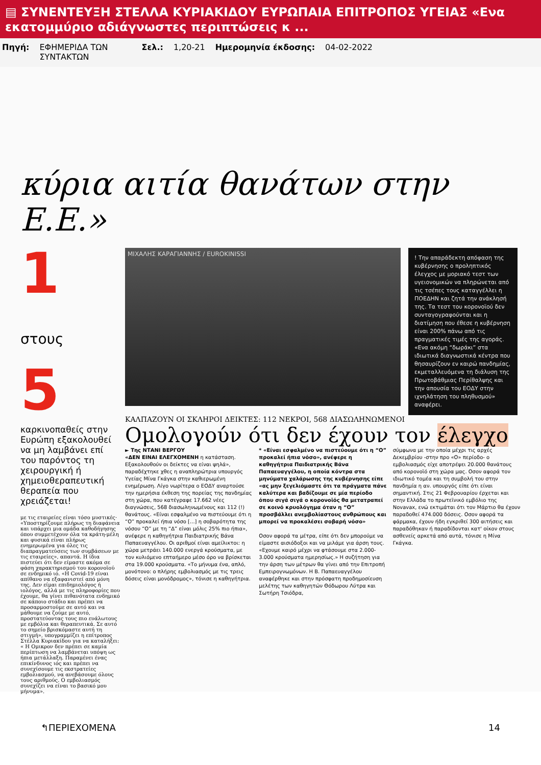▤ ΣΥΝΕΝΤΕΥΞΗ ΣΤΕΛΛΑ ΚΥΡΙΑΚΙΔΟΥ ΕΥΡΩΠΑΙΑ ΕΠΙΤΡΟΠΟΣ ΥΓΕΙΑΣ «Ενα εκατομμύριο αδιάγνωστες περιπτώσεις κ ...
Πηγή: ΕΦΗΜΕΡΙΔΑ ΤΩΝ ΣΥΝΤΑΚΤΩΝ
Σελ.: 1,20-21 Ημερομηνία έκδοσης: 04-02-2022
κύρια αιτία θανάτων στην Ε.Ε.»
1 στους 5
καρκινοπαθείς στην Ευρώπη εξακολουθεί να μη λαμβάνει επί του παρόντος τη χειρουργική ή χημειοθεραπευτική θεραπεία που χρειάζεται!
με τις εταιρείες είναι τόσο μυστικές· «Υποστηρίζουμε πλήρως τη διαφάνεια και υπάρχει μια ομάδα καθοδήγησης όπου συμμετέχουν όλα τα κράτη-μέλη και φυσικά είναι πλήρως ενημερωμένα για όλες τις διαπραγματεύσεις των συμβάσεων με τις εταιρείες», απαντά. Η ίδια πιστεύει ότι δεν είμαστε ακόμα σε φάση χαρακτηρισμού του κορονοϊού σε ενδημικό ιό. «Η Covid-19 είναι απίθανο να εξαφανιστεί από μόνη της. Δεν είμαι επιδημιολόγος ή ιολόγος, αλλά με τις πληροφορίες που έχουμε, θα γίνει πιθανότατα ενδημικό σε κάποιο στάδιο και πρέπει να προσαρμοστούμε σε αυτό και να μάθουμε να ζούμε με αυτό, προστατεύοντας τους πιο ευάλωτους με εμβόλια και θεραπευτικά. Σε αυτό το σημείο βρισκόμαστε αυτή τη στιγμή», υπογραμμίζει η επίτροπος Στέλλα Κυριακίδου για να καταλήξει: « Η Ομικρον δεν πρέπει σε καμία περίπτωση να λαμβάνεται υπόψη ως ήπια μετάλλαξη. Παραμένει ένας επικίνδυνος ιός και πρέπει να συνεχίσουμε τις εκστρατείες εμβολιασμού, να ανεβάσουμε όλους τους αριθμούς. Ο εμβολιασμός συνεχίζει να είναι το βασικό μου μήνυμα».
ΜΙΧΑΛΗΣ ΚΑΡΑΓΙΑΝΝΗΣ / EUROKINISSI
! Την απαράδεκτη απόφαση της κυβέρνησης ο προληπτικός έλεγχος με μοριακό τεστ των υγειονομικών να πληρώνεται από τις τσέπες τους καταγγέλλει η ΠΟΕΔΗΝ και ζητά την ανάκλησή της. Τα τεστ του κορονοϊού δεν συνταγογραφούνται και η διατίμηση που έθεσε η κυβέρνηση είναι 200% πάνω από τις πραγματικές τιμές της αγοράς. «Ενα ακόμη “δωράκι” στα ιδιωτικά διαγνωστικά κέντρα που θησαυρίζουν εν καιρώ πανδημίας, εκμεταλλευόμενα τη διάλυση της Πρωτοβάθμιας Περίθαλψης και την απουσία του ΕΟΔΥ στην ιχνηλάτηση του πληθυσμού» αναφέρει.
ΚΑΛΠΑΖΟΥΝ ΟΙ ΣΚΛΗΡΟΙ ΔΕΙΚΤΕΣ: 112 ΝΕΚΡΟΙ, 568 ΔΙΑΣΩΛΗΝΩΜΕΝΟΙ
Ομολογούν ότι δεν έχουν τον έλεγχο
► Της ΝΤΑΝΙ ΒΕΡΓΟΥ
«ΔΕΝ ΕΙΝΑΙ ΕΛΕΓΧΟΜΕΝΗ η κατάσταση. Εξακολουθούν οι δείκτες να είναι ψηλά», παραδέχτηκε χθες η αναπληρώτρια υπουργός Υγείας Μίνα Γκάγκα στην καθιερωμένη ενημέρωση. Λίγο νωρίτερα ο ΕΟΔΥ αναρτούσε την ημερήσια έκθεση της πορείας της πανδημίας στη χώρα, που κατέγραφε 17.662 νέες διαγνώσεις, 568 διασωληνωμένους και 112 (!) θανάτους. «Είναι εσφαλμένο να πιστεύουμε ότι η “Ο” προκαλεί ήπια νόσο [...] η σοβαρότητα της νόσου “Ο” με τη “Δ” είναι μόλις 25% πιο ήπια», ανέφερε η καθηγήτρια Παιδιατρικής Βάνα Παπαευαγγέλου. Οι αριθμοί είναι αμείλικτοι: η χώρα μετράει 140.000 ενεργά κρούσματα, με τον κυλιόμενο επταήμερο μέσο όρο να βρίσκεται στα 19.000 κρούσματα. «Το μήνυμα ένα, απλό, μονότονο: ο πλήρης εμβολιασμός με τις τρεις δόσεις είναι μονόδρομος», τόνισε η καθηγήτρια.
* «Είναι εσφαλμένο να πιστεύουμε ότι η “Ο” προκαλεί ήπια νόσο», ανέφερε η καθηγήτρια Παιδιατρικής Βάνα Παπαευαγγέλου, η οποία κόντρα στα μηνύματα χαλάρωσης της κυβέρνησης είπε «ας μην ξεγελιόμαστε ότι τα πράγματα πάνε καλύτερα και βαδίζουμε σε μία περίοδο όπου σιγά σιγά ο κορονοϊός θα μετατραπεί σε κοινό κρυολόγημα όταν η “Ο” προσβάλλει ανεμβολίαστους ανθρώπους και μπορεί να προκαλέσει σοβαρή νόσο»
Οσον αφορά τα μέτρα, είπε ότι δεν μπορούμε να είμαστε αισιόδοξοι και να μιλάμε για άρση τους. «Εχουμε καιρό μέχρι να φτάσουμε στα 2.000-3.000 κρούσματα ημερησίως.» Η συζήτηση για την άρση των μέτρων θα γίνει από την Επιτροπή Εμπειρογνωμόνων. Η Β. Παπαευαγγέλου αναφέρθηκε και στην πρόσφατη προδημοσίευση μελέτης των καθηγητών Θόδωρου Λύτρα και Σωτήρη Τσιόδρα,
σύμφωνα με την οποία μέχρι τις αρχές Δεκεμβρίου -στην προ «Ο» περίοδο- ο εμβολιασμός είχε αποτρέψει 20.000 θανάτους από κορονοϊό στη χώρα μας. Οσον αφορά τον ιδιωτικό τομέα και τη συμβολή του στην πανδημία η αν. υπουργός είπε ότι είναι σημαντική. Στις 21 Φεβρουαρίου έρχεται και στην Ελλάδα το πρωτεϊνικό εμβόλιο της Novavax, ενώ εκτιμάται ότι τον Μάρτιο θα έχουν παραδοθεί 474.000 δόσεις. Οσον αφορά τα φάρμακα, έχουν ήδη εγκριθεί 300 αιτήσεις και παραδόθηκαν ή παραδίδονται κατ' οίκον στους ασθενείς αρκετά από αυτά, τόνισε η Μίνα Γκάγκα.
↰ΠΕΡΙΕΧΟΜΕΝΑ 14